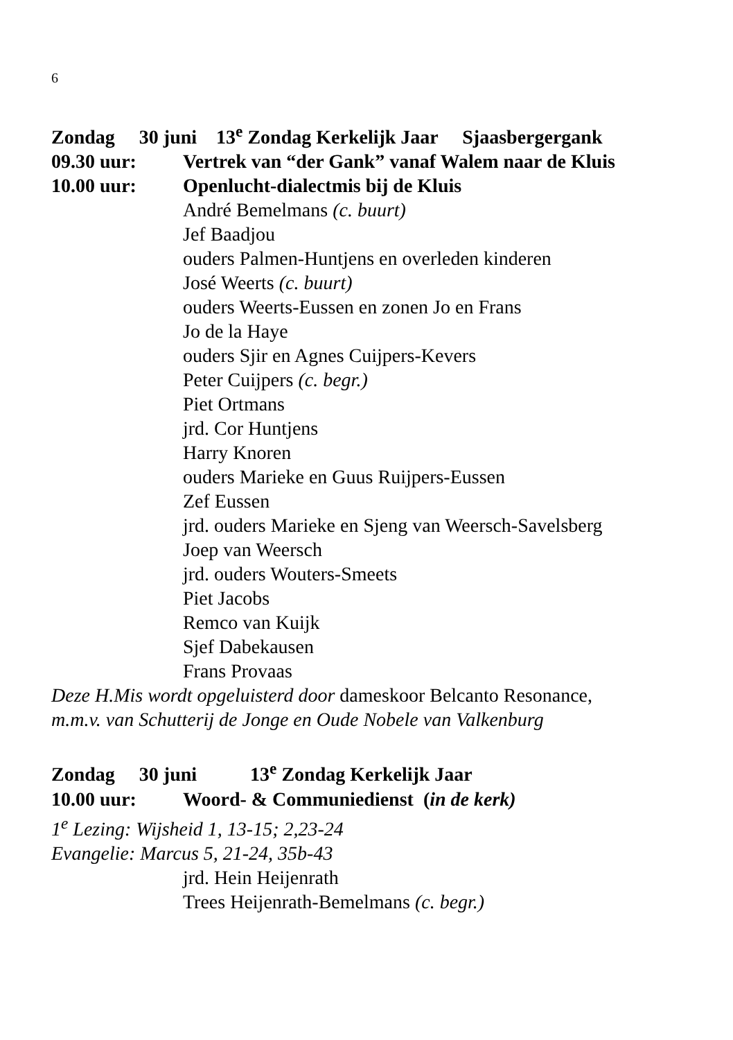6
Zondag 30 juni 13<sup>e</sup> Zondag Kerkelijk Jaar Sjaasbergergank
09.30 uur: Vertrek van “der Gank” vanaf Walem naar de Kluis
10.00 uur: Openlucht-dialectmis bij de Kluis
André Bemelmans (c. buurt)
Jef Baadjou
ouders Palmen-Huntjens en overleden kinderen
José Weerts (c. buurt)
ouders Weerts-Eussen en zonen Jo en Frans
Jo de la Haye
ouders Sjir en Agnes Cuijpers-Kevers
Peter Cuijpers (c. begr.)
Piet Ortmans
jrd. Cor Huntjens
Harry Knoren
ouders Marieke en Guus Ruijpers-Eussen
Zef Eussen
jrd. ouders Marieke en Sjeng van Weersch-Savelsberg
Joep van Weersch
jrd. ouders Wouters-Smeets
Piet Jacobs
Remco van Kuijk
Sjef Dabekausen
Frans Provaas
Deze H.Mis wordt opgeluisterd door dameskoor Belcanto Resonance,
m.m.v. van Schutterij de Jonge en Oude Nobele van Valkenburg
Zondag 30 juni 13<sup>e</sup> Zondag Kerkelijk Jaar
10.00 uur: Woord- & Communiedienst (in de kerk)
1<sup>e</sup> Lezing: Wijsheid 1, 13-15; 2,23-24
Evangelie: Marcus 5, 21-24, 35b-43
jrd. Hein Heijenrath
Trees Heijenrath-Bemelmans (c. begr.)